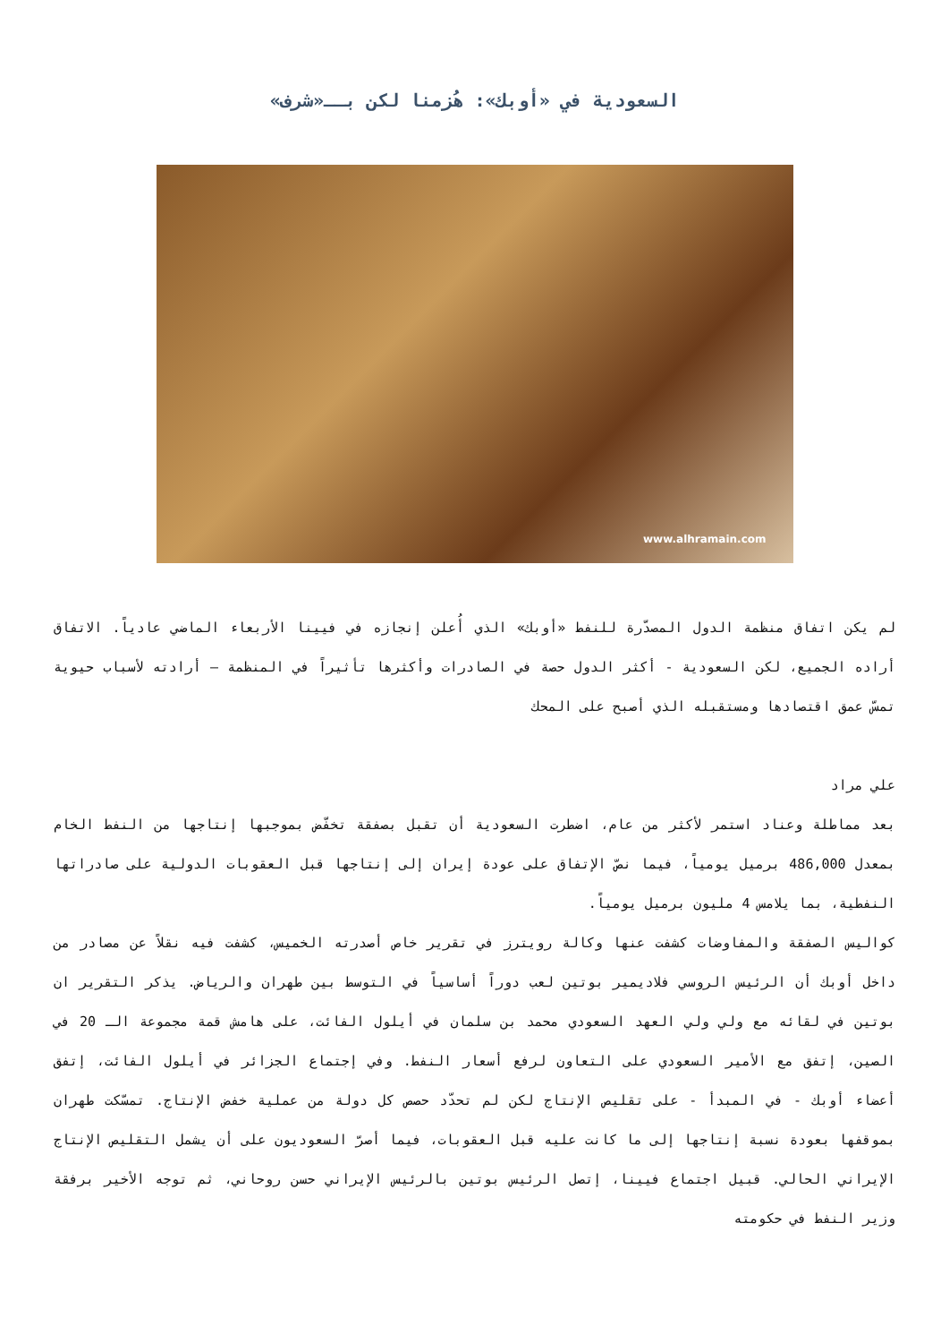السعودية في «أوبك»: هُزمنا لكن بــ«شرف»
www.alhramain.com
لم يكن اتفاق منظمة الدول المصدّرة للنفط «أوبك» الذي أُعلن إنجازه في فيينا الأربعاء الماضي عادياً. الاتفاق أراده الجميع، لكن السعودية - أكثر الدول حصة في الصادرات وأكثرها تأثيراً في المنظمة – أرادته لأسباب حيوية تمسّ عمق اقتصادها ومستقبله الذي أصبح على المحك
علي مراد
بعد مماطلة وعناد استمر لأكثر من عام، اضطرت السعودية أن تقبل بصفقة تخفّض بموجبها إنتاجها من النفط الخام بمعدل 486,000 برميل يومياً، فيما نصّ الإتفاق على عودة إيران إلى إنتاجها قبل العقوبات الدولية على صادراتها النفطية، بما يلامس 4 مليون برميل يومياً.
كواليس الصفقة والمفاوضات كشفت عنها وكالة رويترز في تقرير خاص أصدرته الخميس، كشفت فيه نقلاً عن مصادر من داخل أوبك أن الرئيس الروسي فلاديمير بوتين لعب دوراً أساسياً في التوسط بين طهران والرياض. يذكر التقرير ان بوتين في لقائه مع ولي ولي العهد السعودي محمد بن سلمان في أيلول الفائت، على هامش قمة مجموعة الـ 20 في الصين، إتفق مع الأمير السعودي على التعاون لرفع أسعار النفط. وفي إجتماع الجزائر في أيلول الفائت، إتفق أعضاء أوبك - في المبدأ - على تقليص الإنتاج لكن لم تحدّد حصص كل دولة من عملية خفض الإنتاج. تمسّكت طهران بموقفها بعودة نسبة إنتاجها إلى ما كانت عليه قبل العقوبات، فيما أصرّ السعوديون على أن يشمل التقليص الإنتاج الإيراني الحالي. قبيل اجتماع فيينا، إتصل الرئيس بوتين بالرئيس الإيراني حسن روحاني، ثم توجه الأخير برفقة وزير النفط في حكومته